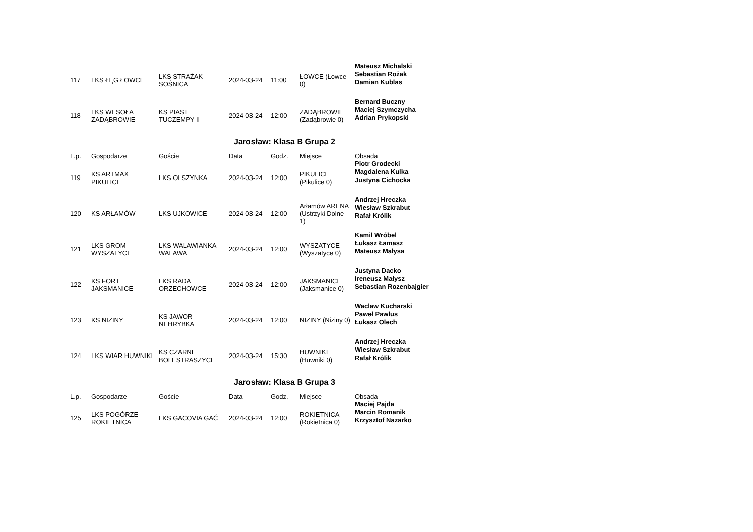| 117 | LKS ŁĘG ŁOWCE | LKS STRAŻAK SOŚNICA | 2024-03-24 | 11:00 | ŁOWCE (Łowce 0) | Mateusz Michalski Sebastian Rożak Damian Kublas |
| 118 | LKS WESOŁA ZADĄBROWIE | KS PIAST TUCZEMPY II | 2024-03-24 | 12:00 | ZADĄBROWIE (Zadąbrowie 0) | Bernard Buczny Maciej Szymczycha Adrian Prykopski |
Jarosław: Klasa B Grupa 2
| L.p. | Gospodarze | Goście | Data | Godz. | Miejsce | Obsada |
| --- | --- | --- | --- | --- | --- | --- |
| 119 | KS ARTMAX PIKULICE | LKS OLSZYNKA | 2024-03-24 | 12:00 | PIKULICE (Pikulice 0) | Piotr Grodecki Magdalena Kulka Justyna Cichocka |
| 120 | KS ARŁAMÓW | LKS UJKOWICE | 2024-03-24 | 12:00 | Arłamów ARENA (Ustrzyki Dolne 1) | Andrzej Hreczka Wiesław Szkrabut Rafał Królik |
| 121 | LKS GROM WYSZATYCE | LKS WALAWIANKA WALAWA | 2024-03-24 | 12:00 | WYSZATYCE (Wyszatyce 0) | Kamil Wróbel Łukasz Łamasz Mateusz Małysa |
| 122 | KS FORT JAKSMANICE | LKS RADA ORZECHOWCE | 2024-03-24 | 12:00 | JAKSMANICE (Jaksmanice 0) | Justyna Dacko Ireneusz Małysz Sebastian Rozenbajgier |
| 123 | KS NIZINY | KS JAWOR NEHRYBKA | 2024-03-24 | 12:00 | NIZINY (Niziny 0) | Waclaw Kucharski Paweł Pawlus Łukasz Olech |
| 124 | LKS WIAR HUWNIKI | KS CZARNI BOLESTRASZYCE | 2024-03-24 | 15:30 | HUWNIKI (Huwniki 0) | Andrzej Hreczka Wiesław Szkrabut Rafał Królik |
Jarosław: Klasa B Grupa 3
| L.p. | Gospodarze | Goście | Data | Godz. | Miejsce | Obsada |
| --- | --- | --- | --- | --- | --- | --- |
| 125 | LKS POGÓRZE ROKIETNICA | LKS GACOVIA GAĆ | 2024-03-24 | 12:00 | ROKIETNICA (Rokietnica 0) | Maciej Pajda Marcin Romanik Krzysztof Nazarko |